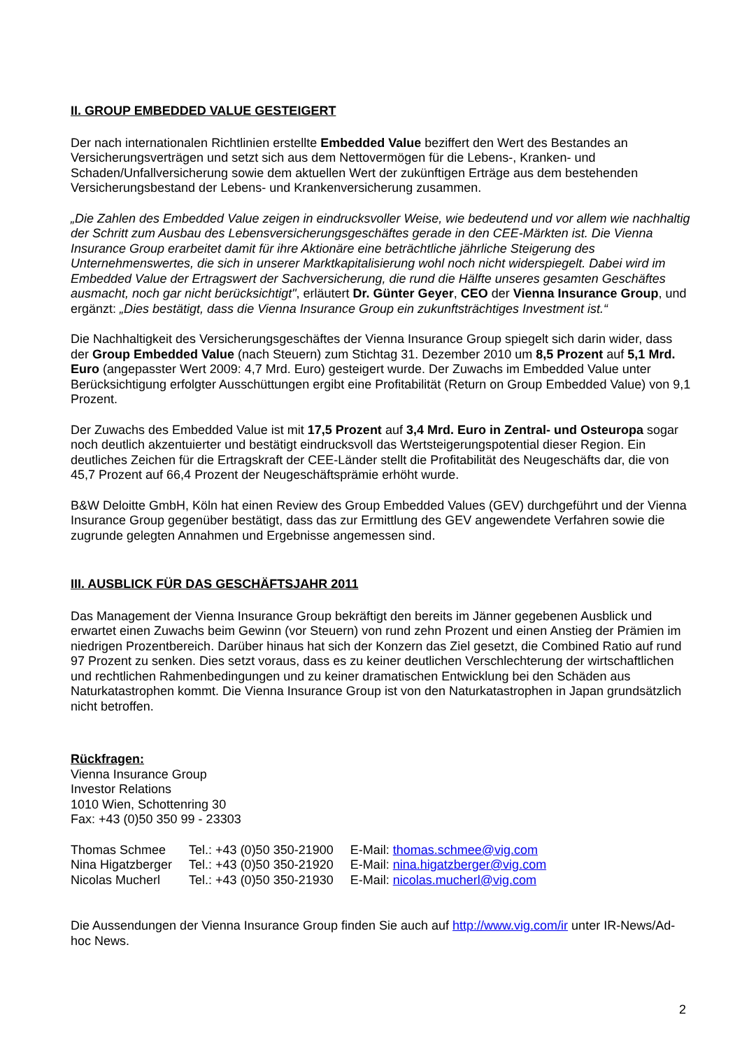II. GROUP EMBEDDED VALUE GESTEIGERT
Der nach internationalen Richtlinien erstellte Embedded Value beziffert den Wert des Bestandes an Versicherungsverträgen und setzt sich aus dem Nettovermögen für die Lebens-, Kranken- und Schaden/Unfallversicherung sowie dem aktuellen Wert der zukünftigen Erträge aus dem bestehenden Versicherungsbestand der Lebens- und Krankenversicherung zusammen.
„Die Zahlen des Embedded Value zeigen in eindrucksvoller Weise, wie bedeutend und vor allem wie nachhaltig der Schritt zum Ausbau des Lebensversicherungsgeschäftes gerade in den CEE-Märkten ist. Die Vienna Insurance Group erarbeitet damit für ihre Aktionäre eine beträchtliche jährliche Steigerung des Unternehmenswertes, die sich in unserer Marktkapitalisierung wohl noch nicht widerspiegelt. Dabei wird im Embedded Value der Ertragswert der Sachversicherung, die rund die Hälfte unseres gesamten Geschäftes ausmacht, noch gar nicht berücksichtigt", erläutert Dr. Günter Geyer, CEO der Vienna Insurance Group, und ergänzt: „Dies bestätigt, dass die Vienna Insurance Group ein zukunftsträchtiges Investment ist.“
Die Nachhaltigkeit des Versicherungsgeschäftes der Vienna Insurance Group spiegelt sich darin wider, dass der Group Embedded Value (nach Steuern) zum Stichtag 31. Dezember 2010 um 8,5 Prozent auf 5,1 Mrd. Euro (angepasster Wert 2009: 4,7 Mrd. Euro) gesteigert wurde. Der Zuwachs im Embedded Value unter Berücksichtigung erfolgter Ausschüttungen ergibt eine Profitabilität (Return on Group Embedded Value) von 9,1 Prozent.
Der Zuwachs des Embedded Value ist mit 17,5 Prozent auf 3,4 Mrd. Euro in Zentral- und Osteuropa sogar noch deutlich akzentuierter und bestätigt eindrucksvoll das Wertsteigerungspotential dieser Region. Ein deutliches Zeichen für die Ertragskraft der CEE-Länder stellt die Profitabilität des Neugeschäfts dar, die von 45,7 Prozent auf 66,4 Prozent der Neugeschäftsprämie erhöht wurde.
B&W Deloitte GmbH, Köln hat einen Review des Group Embedded Values (GEV) durchgeführt und der Vienna Insurance Group gegenüber bestätigt, dass das zur Ermittlung des GEV angewendete Verfahren sowie die zugrunde gelegten Annahmen und Ergebnisse angemessen sind.
III. AUSBLICK FÜR DAS GESCHÄFTSJAHR 2011
Das Management der Vienna Insurance Group bekräftigt den bereits im Jänner gegebenen Ausblick und erwartet einen Zuwachs beim Gewinn (vor Steuern) von rund zehn Prozent und einen Anstieg der Prämien im niedrigen Prozentbereich. Darüber hinaus hat sich der Konzern das Ziel gesetzt, die Combined Ratio auf rund 97 Prozent zu senken. Dies setzt voraus, dass es zu keiner deutlichen Verschlechterung der wirtschaftlichen und rechtlichen Rahmenbedingungen und zu keiner dramatischen Entwicklung bei den Schäden aus Naturkatastrophen kommt. Die Vienna Insurance Group ist von den Naturkatastrophen in Japan grundsätzlich nicht betroffen.
Rückfragen:
Vienna Insurance Group
Investor Relations
1010 Wien, Schottenring 30
Fax: +43 (0)50 350 99 - 23303
| Thomas Schmee | Tel.: +43 (0)50 350-21900 | E-Mail: thomas.schmee@vig.com |
| Nina Higatzberger | Tel.: +43 (0)50 350-21920 | E-Mail: nina.higatzberger@vig.com |
| Nicolas Mucherl | Tel.: +43 (0)50 350-21930 | E-Mail: nicolas.mucherl@vig.com |
Die Aussendungen der Vienna Insurance Group finden Sie auch auf http://www.vig.com/ir unter IR-News/Ad-hoc News.
2